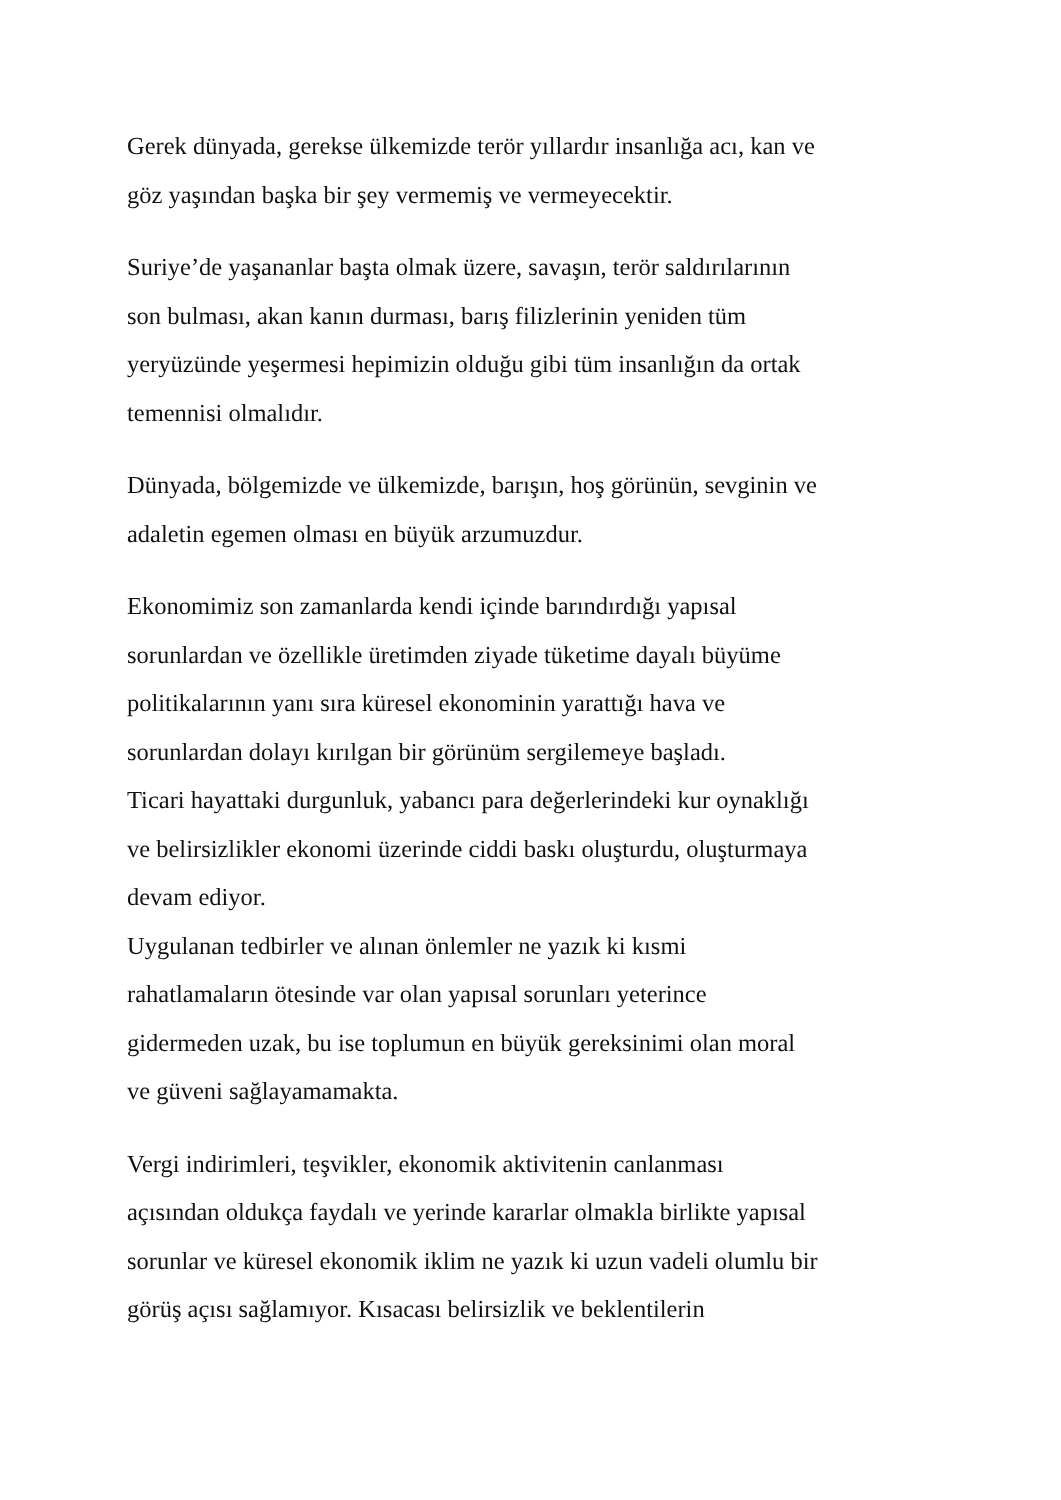Gerek dünyada, gerekse ülkemizde terör yıllardır insanlığa acı, kan ve
göz yaşından başka bir şey vermemiş ve vermeyecektir.
Suriye’de yaşananlar başta olmak üzere, savaşın, terör saldırılarının
son bulması, akan kanın durması, barış filizlerinin yeniden tüm
yeryüzünde yeşermesi hepimizin olduğu gibi tüm insanlığın da ortak
temennisi olmalıdır.
Dünyada, bölgemizde ve ülkemizde, barışın, hoş görünün, sevginin ve
adaletin egemen olması en büyük arzumuzdur.
Ekonomimiz son zamanlarda kendi içinde barındırdığı yapısal
sorunlardan ve özellikle üretimden ziyade tüketime dayalı büyüme
politikalarının yanı sıra küresel ekonominin yarattığı hava ve
sorunlardan dolayı kırılgan bir görünüm sergilemeye başladı.
Ticari hayattaki durgunluk, yabancı para değerlerindeki kur oynaklığı
ve belirsizlikler ekonomi üzerinde ciddi baskı oluşturdu, oluşturmaya
devam ediyor.
Uygulanan tedbirler ve alınan önlemler ne yazık ki kısmi
rahatlamaların ötesinde var olan yapısal sorunları yeterince
gidermeden uzak, bu ise toplumun en büyük gereksinimi olan moral
ve güveni sağlayamamakta.
Vergi indirimleri, teşvikler, ekonomik aktivitenin canlanması
açısından oldukça faydalı ve yerinde kararlar olmakla birlikte yapısal
sorunlar ve küresel ekonomik iklim ne yazık ki uzun vadeli olumlu bir
görüş açısı sağlamıyor. Kısacası belirsizlik ve beklentilerin